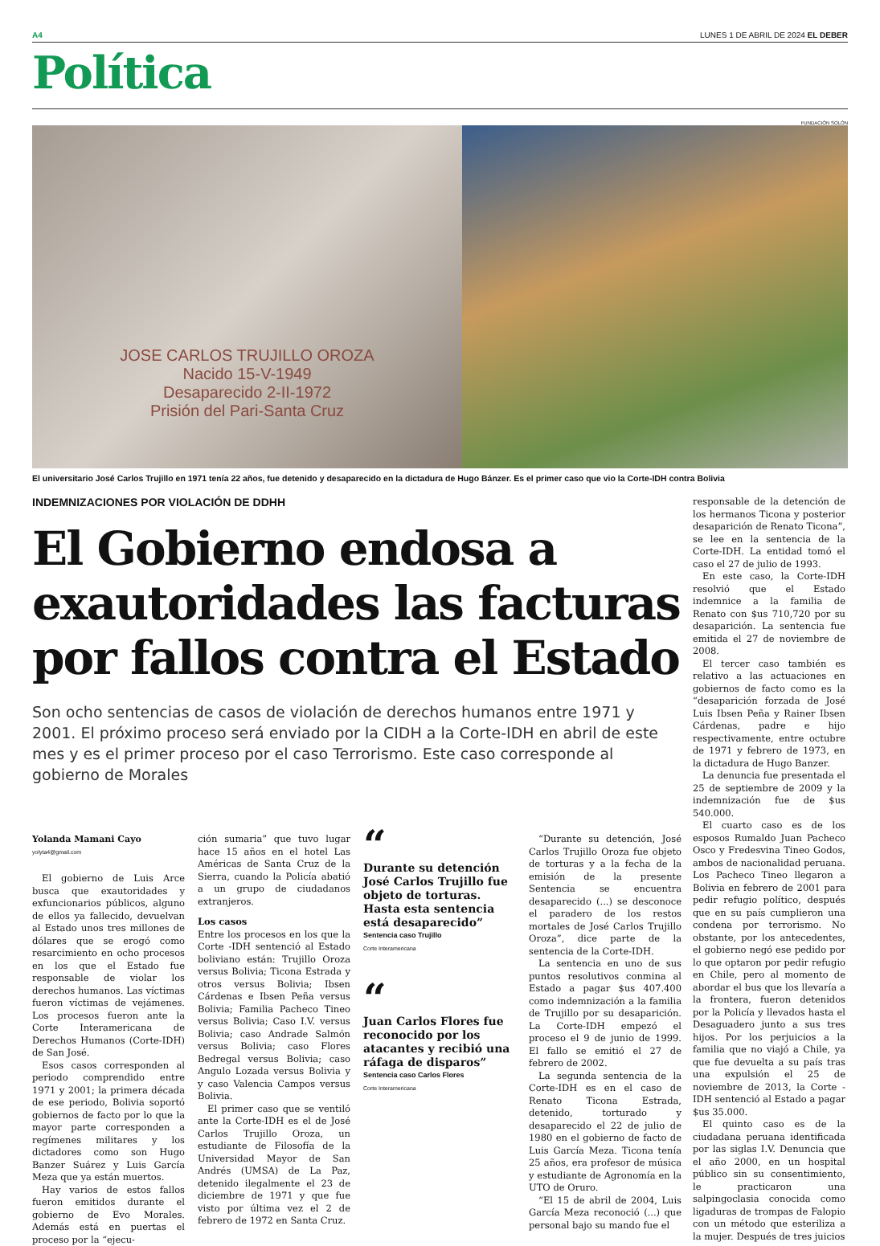A4 LUNES 1 DE ABRIL DE 2024 EL DEBER
Política
FUNDACIÓN SOLÓN
JOSE CARLOS TRUJILLO OROZA
Nacido 15-V-1949
Desaparecido 2-II-1972
Prisión del Pari-Santa Cruz
El universitario José Carlos Trujillo en 1971 tenía 22 años, fue detenido y desaparecido en la dictadura de Hugo Bánzer. Es el primer caso que vio la Corte-IDH contra Bolivia
INDEMNIZACIONES POR VIOLACIÓN DE DDHH
El Gobierno endosa a exautoridades las facturas por fallos contra el Estado
Son ocho sentencias de casos de violación de derechos humanos entre 1971 y 2001. El próximo proceso será enviado por la CIDH a la Corte-IDH en abril de este mes y es el primer proceso por el caso Terrorismo. Este caso corresponde al gobierno de Morales
Yolanda Mamani Cayo
yolyta4@gmail.com
El gobierno de Luis Arce busca que exautoridades y exfuncionarios públicos, alguno de ellos ya fallecido, devuelvan al Estado unos tres millones de dólares que se erogó como resarcimiento en ocho procesos en los que el Estado fue responsable de violar los derechos humanos. Las víctimas fueron víctimas de vejámenes. Los procesos fueron ante la Corte Interamericana de Derechos Humanos (Corte-IDH) de San José.
Esos casos corresponden al periodo comprendido entre 1971 y 2001; la primera década de ese periodo, Bolivia soportó gobiernos de facto por lo que la mayor parte corresponden a regímenes militares y los dictadores como son Hugo Banzer Suárez y Luis García Meza que ya están muertos.
Hay varios de estos fallos fueron emitidos durante el gobierno de Evo Morales. Además está en puertas el proceso por la “ejecu-
ción sumaria” que tuvo lugar hace 15 años en el hotel Las Américas de Santa Cruz de la Sierra, cuando la Policía abatió a un grupo de ciudadanos extranjeros.
Los casos
Entre los procesos en los que la Corte -IDH sentenció al Estado boliviano están: Trujillo Oroza versus Bolivia; Ticona Estrada y otros versus Bolivia; Ibsen Cárdenas e Ibsen Peña versus Bolivia; Familia Pacheco Tineo versus Bolivia; Caso I.V. versus Bolivia; caso Andrade Salmón versus Bolivia; caso Flores Bedregal versus Bolivia; caso Angulo Lozada versus Bolivia y y caso Valencia Campos versus Bolivia.
El primer caso que se ventiló ante la Corte-IDH es el de José Carlos Trujillo Oroza, un estudiante de Filosofía de la Universidad Mayor de San Andrés (UMSA) de La Paz, detenido ilegalmente el 23 de diciembre de 1971 y que fue visto por última vez el 2 de febrero de 1972 en Santa Cruz.
“
Durante su detención José Carlos Trujillo fue objeto de torturas. Hasta esta sentencia está desaparecido”
Sentencia caso Trujillo
Corte Interamericana
“
Juan Carlos Flores fue reconocido por los atacantes y recibió una ráfaga de disparos”
Sentencia caso Carlos Flores
Corte Interamericana
“Durante su detención, José Carlos Trujillo Oroza fue objeto de torturas y a la fecha de la emisión de la presente Sentencia se encuentra desaparecido (...) se desconoce el paradero de los restos mortales de José Carlos Trujillo Oroza”, dice parte de la sentencia de la Corte-IDH.
La sentencia en uno de sus puntos resolutivos conmina al Estado a pagar $us 407.400 como indemnización a la familia de Trujillo por su desaparición. La Corte-IDH empezó el proceso el 9 de junio de 1999. El fallo se emitió el 27 de febrero de 2002.
La segunda sentencia de la Corte-IDH es en el caso de Renato Ticona Estrada, detenido, torturado y desaparecido el 22 de julio de 1980 en el gobierno de facto de Luis García Meza. Ticona tenía 25 años, era profesor de música y estudiante de Agronomía en la UTO de Oruro.
“El 15 de abril de 2004, Luis García Meza reconoció (...) que personal bajo su mando fue el
responsable de la detención de los hermanos Ticona y posterior desaparición de Renato Ticona”, se lee en la sentencia de la Corte-IDH. La entidad tomó el caso el 27 de julio de 1993.
En este caso, la Corte-IDH resolvió que el Estado indemnice a la familia de Renato con $us 710,720 por su desaparición. La sentencia fue emitida el 27 de noviembre de 2008.
El tercer caso también es relativo a las actuaciones en gobiernos de facto como es la “desaparición forzada de José Luis Ibsen Peña y Rainer Ibsen Cárdenas, padre e hijo respectivamente, entre octubre de 1971 y febrero de 1973, en la dictadura de Hugo Banzer.
La denuncia fue presentada el 25 de septiembre de 2009 y la indemnización fue de $us 540.000.
El cuarto caso es de los esposos Rumaldo Juan Pacheco Osco y Fredesvina Tineo Godos, ambos de nacionalidad peruana. Los Pacheco Tineo llegaron a Bolivia en febrero de 2001 para pedir refugio político, después que en su país cumplieron una condena por terrorismo. No obstante, por los antecedentes, el gobierno negó ese pedido por lo que optaron por pedir refugio en Chile, pero al momento de abordar el bus que los llevaría a la frontera, fueron detenidos por la Policía y llevados hasta el Desaguadero junto a sus tres hijos. Por los perjuicios a la familia que no viajó a Chile, ya que fue devuelta a su país tras una expulsión el 25 de noviembre de 2013, la Corte -IDH sentenció al Estado a pagar $us 35.000.
El quinto caso es de la ciudadana peruana identificada por las siglas I.V. Denuncia que el año 2000, en un hospital público sin su consentimiento, le practicaron una salpingoclasia conocida como ligaduras de trompas de Falopio con un método que esteriliza a la mujer. Después de tres juicios